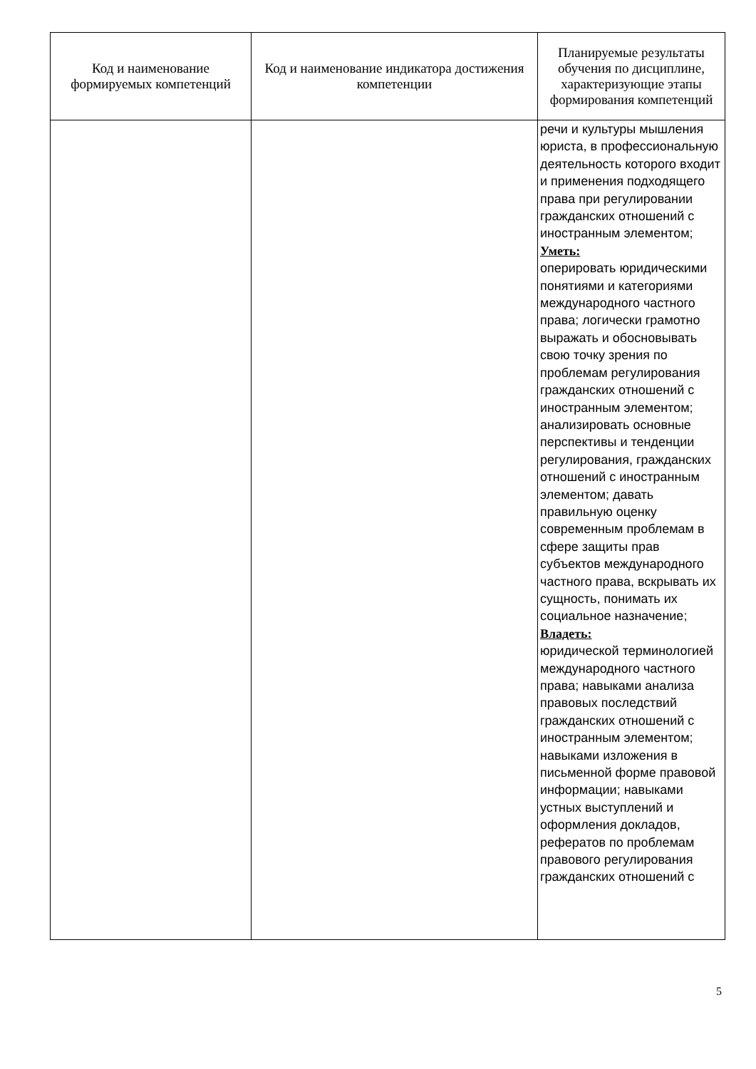| Код и наименование формируемых компетенций | Код и наименование индикатора достижения компетенции | Планируемые результаты обучения по дисциплине, характеризующие этапы формирования компетенций |
| --- | --- | --- |
| | | речи и культуры мышления юриста, в профессиональную деятельность которого входит и применения подходящего права при регулировании гражданских отношений с иностранным элементом; Уметь: оперировать юридическими понятиями и категориями международного частного права; логически грамотно выражать и обосновывать свою точку зрения по проблемам регулирования гражданских отношений с иностранным элементом; анализировать основные перспективы и тенденции регулирования, гражданских отношений с иностранным элементом; давать правильную оценку современным проблемам в сфере защиты прав субъектов международного частного права, вскрывать их сущность, понимать их социальное назначение; Владеть: юридической терминологией международного частного права; навыками анализа правовых последствий гражданских отношений с иностранным элементом; навыками изложения в письменной форме правовой информации; навыками устных выступлений и оформления докладов, рефератов по проблемам правового регулирования гражданских отношений с |
5